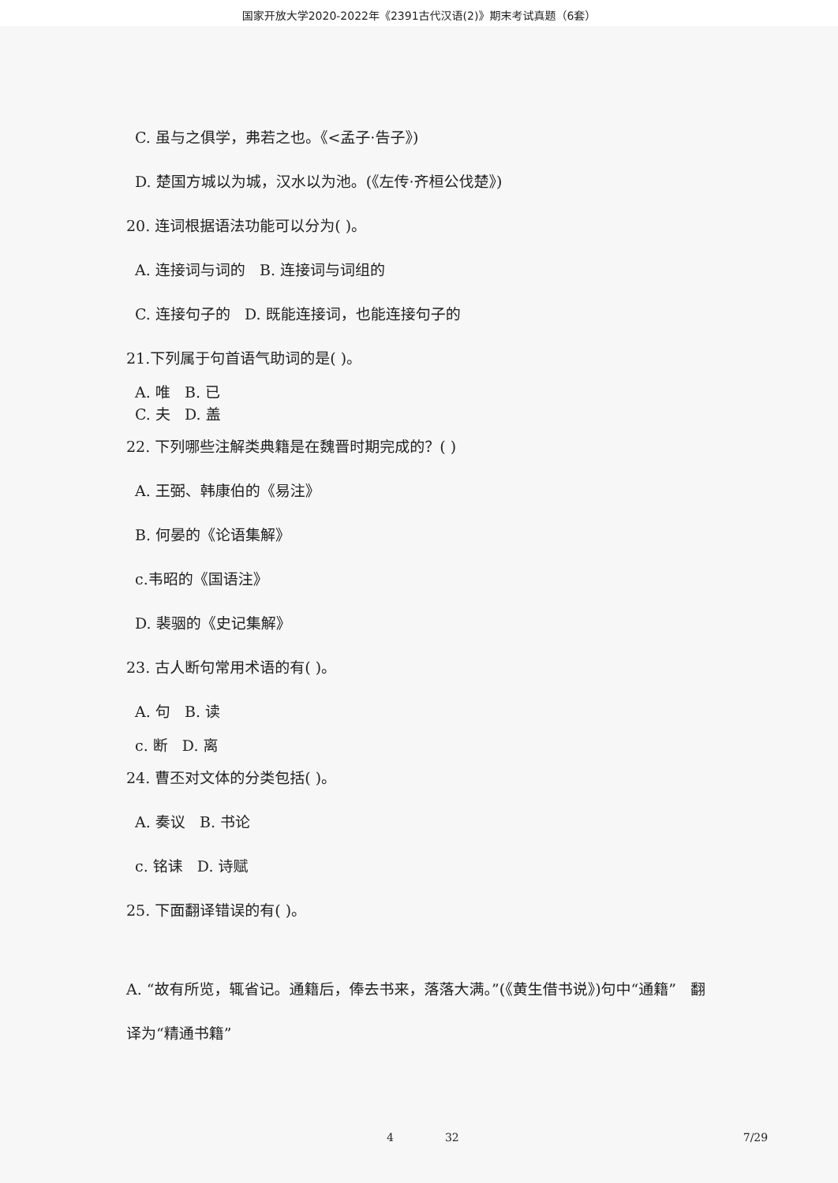国家开放大学2020-2022年《2391古代汉语(2)》期末考试真题（6套）
C. 虽与之俱学，弗若之也。《<孟子·告子》)
D. 楚国方城以为城，汉水以为池。(《左传·齐桓公伐楚》)
20. 连词根据语法功能可以分为( )。
A. 连接词与词的 B. 连接词与词组的
C. 连接句子的 D. 既能连接词，也能连接句子的
21.下列属于句首语气助词的是( )。
A. 唯 B. 已
C. 夫 D. 盖
22. 下列哪些注解类典籍是在魏晋时期完成的？( )
A. 王弼、韩康伯的《易注》
B. 何晏的《论语集解》
c.韦昭的《国语注》
D. 裴骃的《史记集解》
23. 古人断句常用术语的有( )。
A. 句 B. 读
c. 断 D. 离
24. 曹丕对文体的分类包括( )。
A. 奏议 B. 书论
c. 铭诔 D. 诗赋
25. 下面翻译错误的有( )。
A. “故有所览，辄省记。通籍后，俸去书来，落落大满。”(《黄生借书说》)句中“通籍” 翻译为“精通书籍”
4 32 7/29